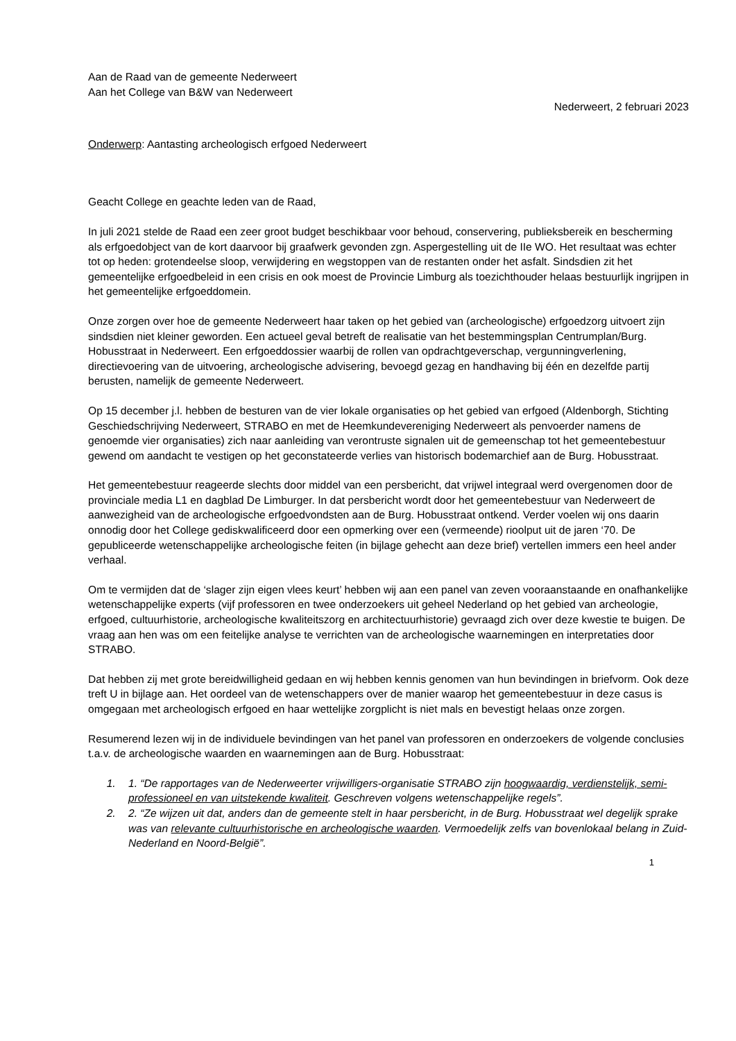Aan de Raad van de gemeente Nederweert
Aan het College van B&W van Nederweert
Nederweert, 2 februari 2023
Onderwerp: Aantasting archeologisch erfgoed Nederweert
Geacht College en geachte leden van de Raad,
In juli 2021 stelde de Raad een zeer groot budget beschikbaar voor behoud, conservering, publieksbereik en bescherming als erfgoedobject van de kort daarvoor bij graafwerk gevonden zgn. Aspergestelling uit de IIe WO. Het resultaat was echter tot op heden: grotendeelse sloop, verwijdering en wegstoppen van de restanten onder het asfalt. Sindsdien zit het gemeentelijke erfgoedbeleid in een crisis en ook moest de Provincie Limburg als toezichthouder helaas bestuurlijk ingrijpen in het gemeentelijke erfgoeddomein.
Onze zorgen over hoe de gemeente Nederweert haar taken op het gebied van (archeologische) erfgoedzorg uitvoert zijn sindsdien niet kleiner geworden. Een actueel geval betreft de realisatie van het bestemmingsplan Centrumplan/Burg. Hobusstraat in Nederweert. Een erfgoeddossier waarbij de rollen van opdrachtgeverschap, vergunningverlening, directievoering van de uitvoering, archeologische advisering, bevoegd gezag en handhaving bij één en dezelfde partij berusten, namelijk de gemeente Nederweert.
Op 15 december j.l. hebben de besturen van de vier lokale organisaties op het gebied van erfgoed (Aldenborgh, Stichting Geschiedschrijving Nederweert, STRABO en met de Heemkundevereniging Nederweert als penvoerder namens de genoemde vier organisaties) zich naar aanleiding van verontruste signalen uit de gemeenschap tot het gemeentebestuur gewend om aandacht te vestigen op het geconstateerde verlies van historisch bodemarchief aan de Burg. Hobusstraat.
Het gemeentebestuur reageerde slechts door middel van een persbericht, dat vrijwel integraal werd overgenomen door de provinciale media L1 en dagblad De Limburger. In dat persbericht wordt door het gemeentebestuur van Nederweert de aanwezigheid van de archeologische erfgoedvondsten aan de Burg. Hobusstraat ontkend. Verder voelen wij ons daarin onnodig door het College gediskwalificeerd door een opmerking over een (vermeende) rioolput uit de jaren ‘70. De gepubliceerde wetenschappelijke archeologische feiten (in bijlage gehecht aan deze brief) vertellen immers een heel ander verhaal.
Om te vermijden dat de ‘slager zijn eigen vlees keurt’ hebben wij aan een panel van zeven vooraanstaande en onafhankelijke wetenschappelijke experts (vijf professoren en twee onderzoekers uit geheel Nederland op het gebied van archeologie, erfgoed, cultuurhistorie, archeologische kwaliteitszorg en architectuurhistorie) gevraagd zich over deze kwestie te buigen. De vraag aan hen was om een feitelijke analyse te verrichten van de archeologische waarnemingen en interpretaties door STRABO.
Dat hebben zij met grote bereidwilligheid gedaan en wij hebben kennis genomen van hun bevindingen in briefvorm. Ook deze treft U in bijlage aan. Het oordeel van de wetenschappers over de manier waarop het gemeentebestuur in deze casus is omgegaan met archeologisch erfgoed en haar wettelijke zorgplicht is niet mals en bevestigt helaas onze zorgen.
Resumerend lezen wij in de individuele bevindingen van het panel van professoren en onderzoekers de volgende conclusies t.a.v. de archeologische waarden en waarnemingen aan de Burg. Hobusstraat:
1. 1. “De rapportages van de Nederweerter vrijwilligers-organisatie STRABO zijn hoogwaardig, verdienstelijk, semi-professioneel en van uitstekende kwaliteit. Geschreven volgens wetenschappelijke regels”.
2. 2. “Ze wijzen uit dat, anders dan de gemeente stelt in haar persbericht, in de Burg. Hobusstraat wel degelijk sprake was van relevante cultuurhistorische en archeologische waarden. Vermoedelijk zelfs van bovenlokaal belang in Zuid-Nederland en Noord-België”.
1